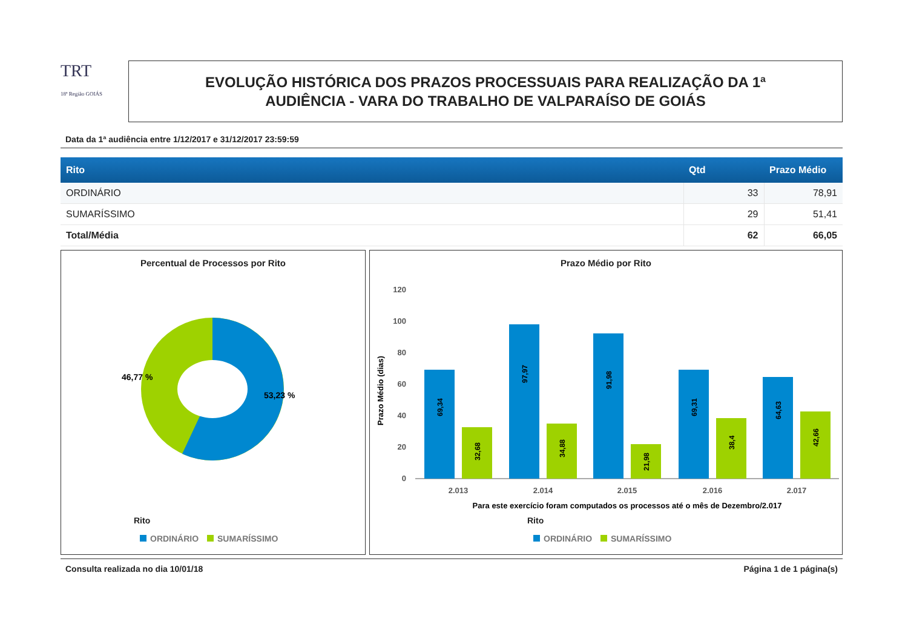TRT
18ª Região GOIÁS
EVOLUÇÃO HISTÓRICA DOS PRAZOS PROCESSUAIS PARA REALIZAÇÃO DA 1ª
AUDIÊNCIA - VARA DO TRABALHO DE VALPARAÍSO DE GOIÁS
Data da 1ª audiência entre 1/12/2017 e 31/12/2017 23:59:59
| Rito | Qtd | Prazo Médio |
| --- | --- | --- |
| ORDINÁRIO | 33 | 78,91 |
| SUMARÍSSIMO | 29 | 51,41 |
| Total/Média | 62 | 66,05 |
Percentual de Processos por Rito
46,77 %
53,23 %
Rito
ORDINÁRIO SUMARÍSSIMO
Prazo Médio por Rito
120
100
80
60
40
20
0
Prazo Médio (dias)
69,34
32,68
97,97
34,88
91,98
21,98
69,31
38,4
64,63
42,66
2.013
2.014
2.015
2.016
2.017
Para este exercício foram computados os processos até o mês de Dezembro/2.017
Rito
ORDINÁRIO SUMARÍSSIMO
Consulta realizada no dia 10/01/18 Página 1 de 1 página(s)